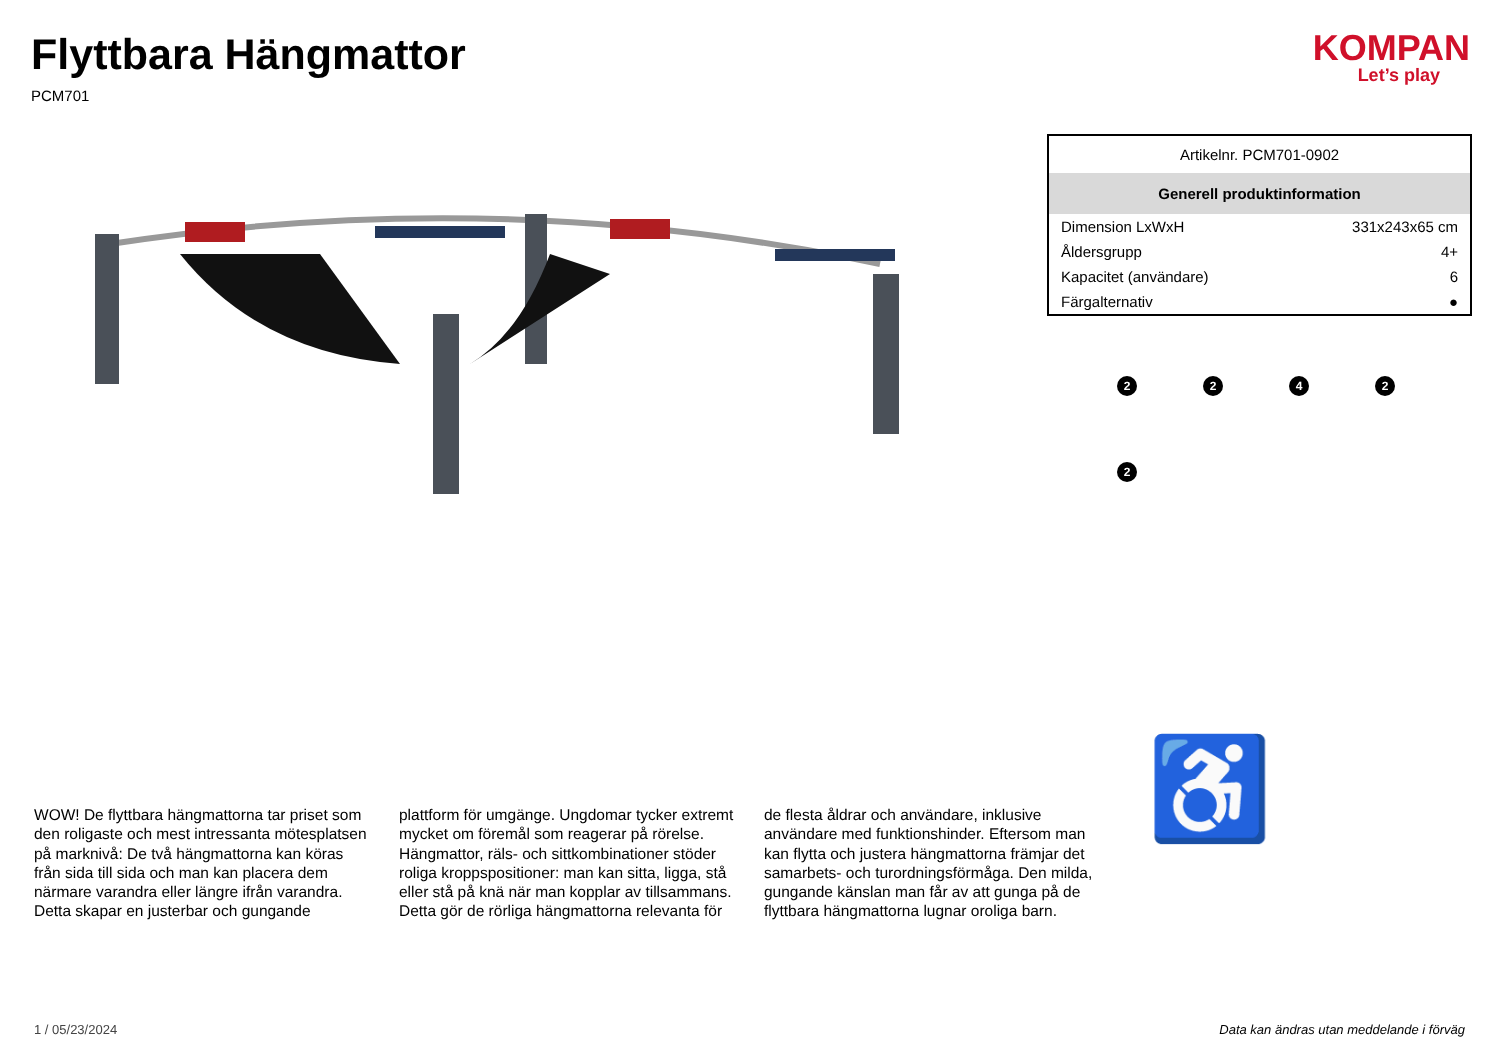Flyttbara Hängmattor
PCM701
KOMPAN
Let’s play
| Artikelnr. PCM701-0902 | |
| Generell produktinformation | |
| Dimension LxWxH | 331x243x65 cm |
| Åldersgrupp | 4+ |
| Kapacitet (användare) | 6 |
| Färgalternativ | ● |
2
2
4
2
2
♿
WOW! De flyttbara hängmattorna tar priset som den roligaste och mest intressanta mötesplatsen på marknivå: De två hängmattorna kan köras från sida till sida och man kan placera dem närmare varandra eller längre ifrån varandra. Detta skapar en justerbar och gungande plattform för umgänge. Ungdomar tycker extremt mycket om föremål som reagerar på rörelse. Hängmattor, räls- och sittkombinationer stöder roliga kroppspositioner: man kan sitta, ligga, stå eller stå på knä när man kopplar av tillsammans. Detta gör de rörliga hängmattorna relevanta för de flesta åldrar och användare, inklusive användare med funktionshinder. Eftersom man kan flytta och justera hängmattorna främjar det samarbets- och turordningsförmåga. Den milda, gungande känslan man får av att gunga på de flyttbara hängmattorna lugnar oroliga barn.
1 / 05/23/2024 Data kan ändras utan meddelande i förväg